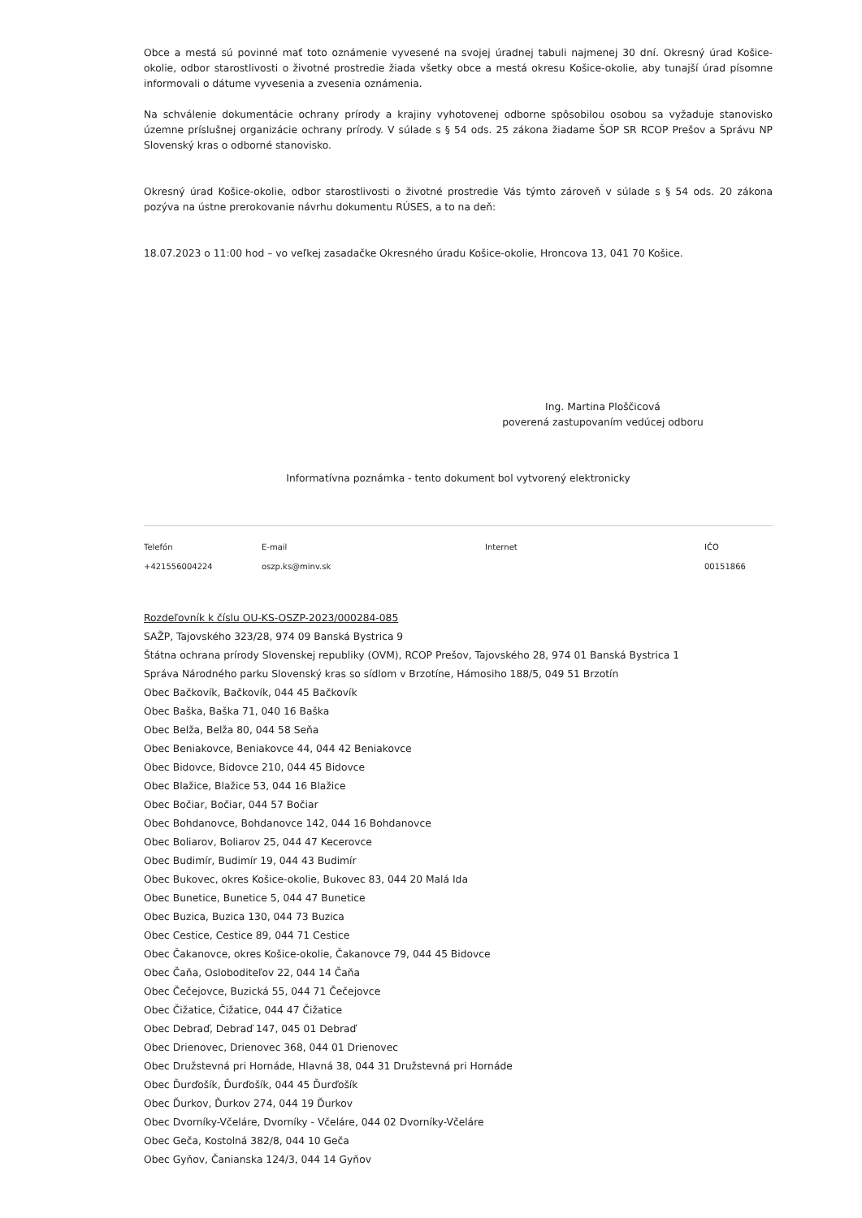Obce a mestá sú povinné mať toto oznámenie vyvesené na svojej úradnej tabuli najmenej 30 dní. Okresný úrad Košice-okolie, odbor starostlivosti o životné prostredie žiada všetky obce a mestá okresu Košice-okolie, aby tunajší úrad písomne informovali o dátume vyvesenia a zvesenia oznámenia.
Na schválenie dokumentácie ochrany prírody a krajiny vyhotovenej odborne spôsobilou osobou sa vyžaduje stanovisko územne príslušnej organizácie ochrany prírody. V súlade s § 54 ods. 25 zákona žiadame ŠOP SR RCOP Prešov a Správu NP Slovenský kras o odborné stanovisko.
Okresný úrad Košice-okolie, odbor starostlivosti o životné prostredie Vás týmto zároveň v súlade s § 54 ods. 20 zákona pozýva na ústne prerokovanie návrhu dokumentu RÚSES, a to na deň:
18.07.2023 o 11:00 hod – vo veľkej zasadačke Okresného úradu Košice-okolie, Hroncova 13, 041 70 Košice.
Ing. Martina Ploščicová
poverená zastupovaním vedúcej odboru
Informatívna poznámka - tento dokument bol vytvorený elektronicky
Telefón
E-mail
Internet
IČO
+421556004224
oszp.ks@minv.sk
00151866
Rozdeľovník k číslu OU-KS-OSZP-2023/000284-085
SAŽP, Tajovského 323/28, 974 09 Banská Bystrica 9
Štátna ochrana prírody Slovenskej republiky (OVM), RCOP Prešov, Tajovského 28, 974 01 Banská Bystrica 1
Správa Národného parku Slovenský kras so sídlom v Brzotíne, Hámosiho 188/5, 049 51 Brzotín
Obec Bačkovík, Bačkovík, 044 45 Bačkovík
Obec Baška, Baška 71, 040 16 Baška
Obec Belža, Belža 80, 044 58 Seňa
Obec Beniakovce, Beniakovce 44, 044 42 Beniakovce
Obec Bidovce, Bidovce 210, 044 45 Bidovce
Obec Blažice, Blažice 53, 044 16 Blažice
Obec Bočiar, Bočiar, 044 57 Bočiar
Obec Bohdanovce, Bohdanovce 142, 044 16 Bohdanovce
Obec Boliarov, Boliarov 25, 044 47 Kecerovce
Obec Budimír, Budimír 19, 044 43 Budimír
Obec Bukovec, okres Košice-okolie, Bukovec 83, 044 20 Malá Ida
Obec Bunetice, Bunetice 5, 044 47 Bunetice
Obec Buzica, Buzica 130, 044 73 Buzica
Obec Cestice, Cestice 89, 044 71 Cestice
Obec Čakanovce, okres Košice-okolie, Čakanovce 79, 044 45 Bidovce
Obec Čaňa, Osloboditeľov 22, 044 14 Čaňa
Obec Čečejovce, Buzická 55, 044 71 Čečejovce
Obec Čižatice, Čižatice, 044 47 Čižatice
Obec Debraď, Debraď 147, 045 01 Debraď
Obec Drienovec, Drienovec 368, 044 01 Drienovec
Obec Družstevná pri Hornáde, Hlavná 38, 044 31 Družstevná pri Hornáde
Obec Ďurďošík, Ďurďošík, 044 45 Ďurďošík
Obec Ďurkov, Ďurkov 274, 044 19 Ďurkov
Obec Dvorníky-Včeláre, Dvorníky - Včeláre, 044 02 Dvorníky-Včeláre
Obec Geča, Kostolná 382/8, 044 10 Geča
Obec Gyňov, Čanianska 124/3, 044 14 Gyňov